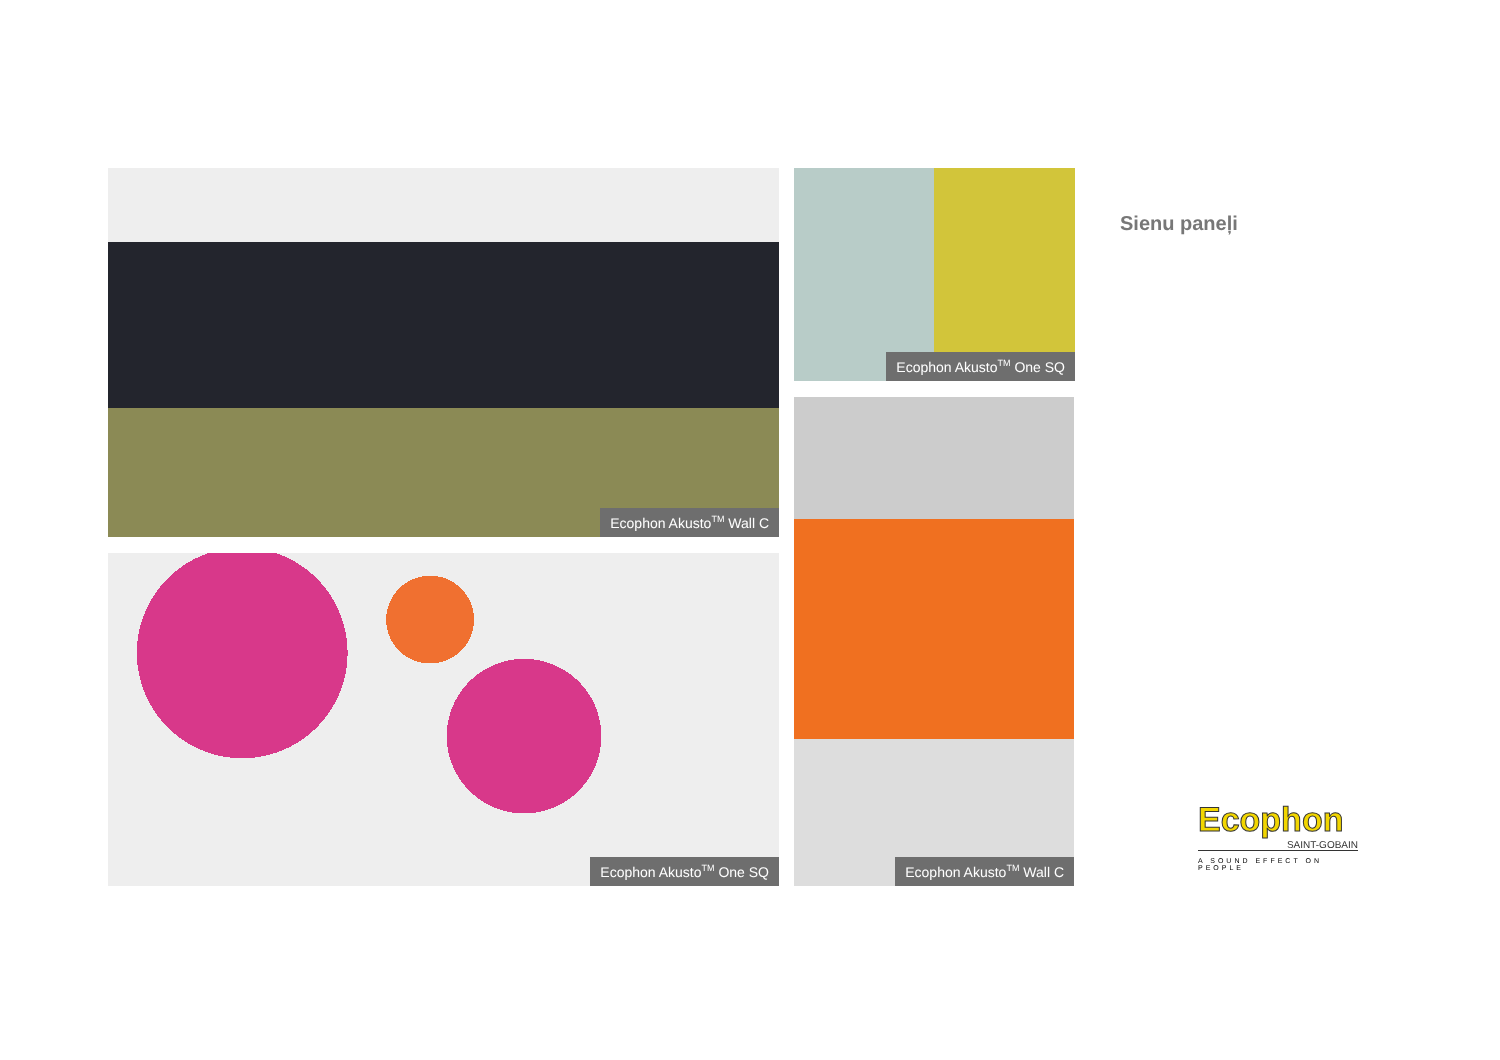Sienu paneļi
Ecophon Akusto<sup>TM</sup> Wall C Ecophon Akusto<sup>TM</sup> One SQ
Ecophon Akusto<sup>TM</sup> One SQ
Ecophon Akusto<sup>TM</sup> Wall C
Ecophon
SAINT-GOBAIN
A SOUND EFFECT ON PEOPLE